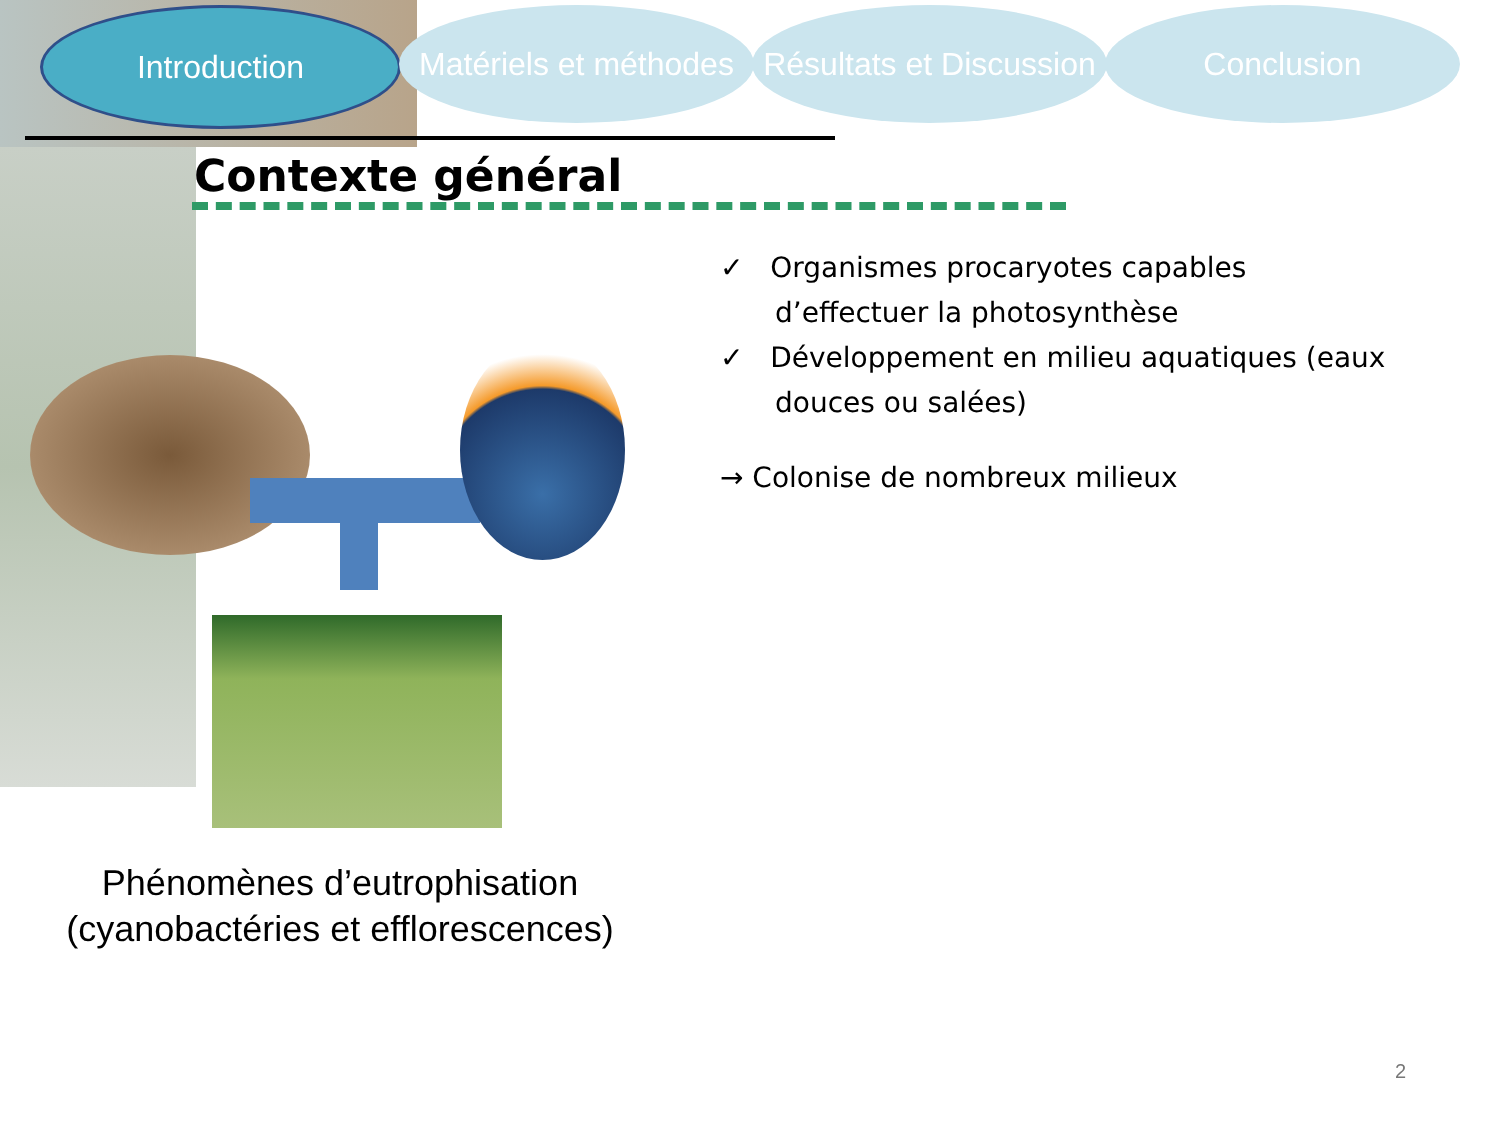Introduction Matériels et méthodes
Résultats et Discussion
Conclusion
Contexte général
✓ Organismes procaryotes capables d’effectuer la photosynthèse
✓ Développement en milieu aquatiques (eaux douces ou salées)
→ Colonise de nombreux milieux
Phénomènes d’eutrophisation (cyanobactéries et efflorescences)
2